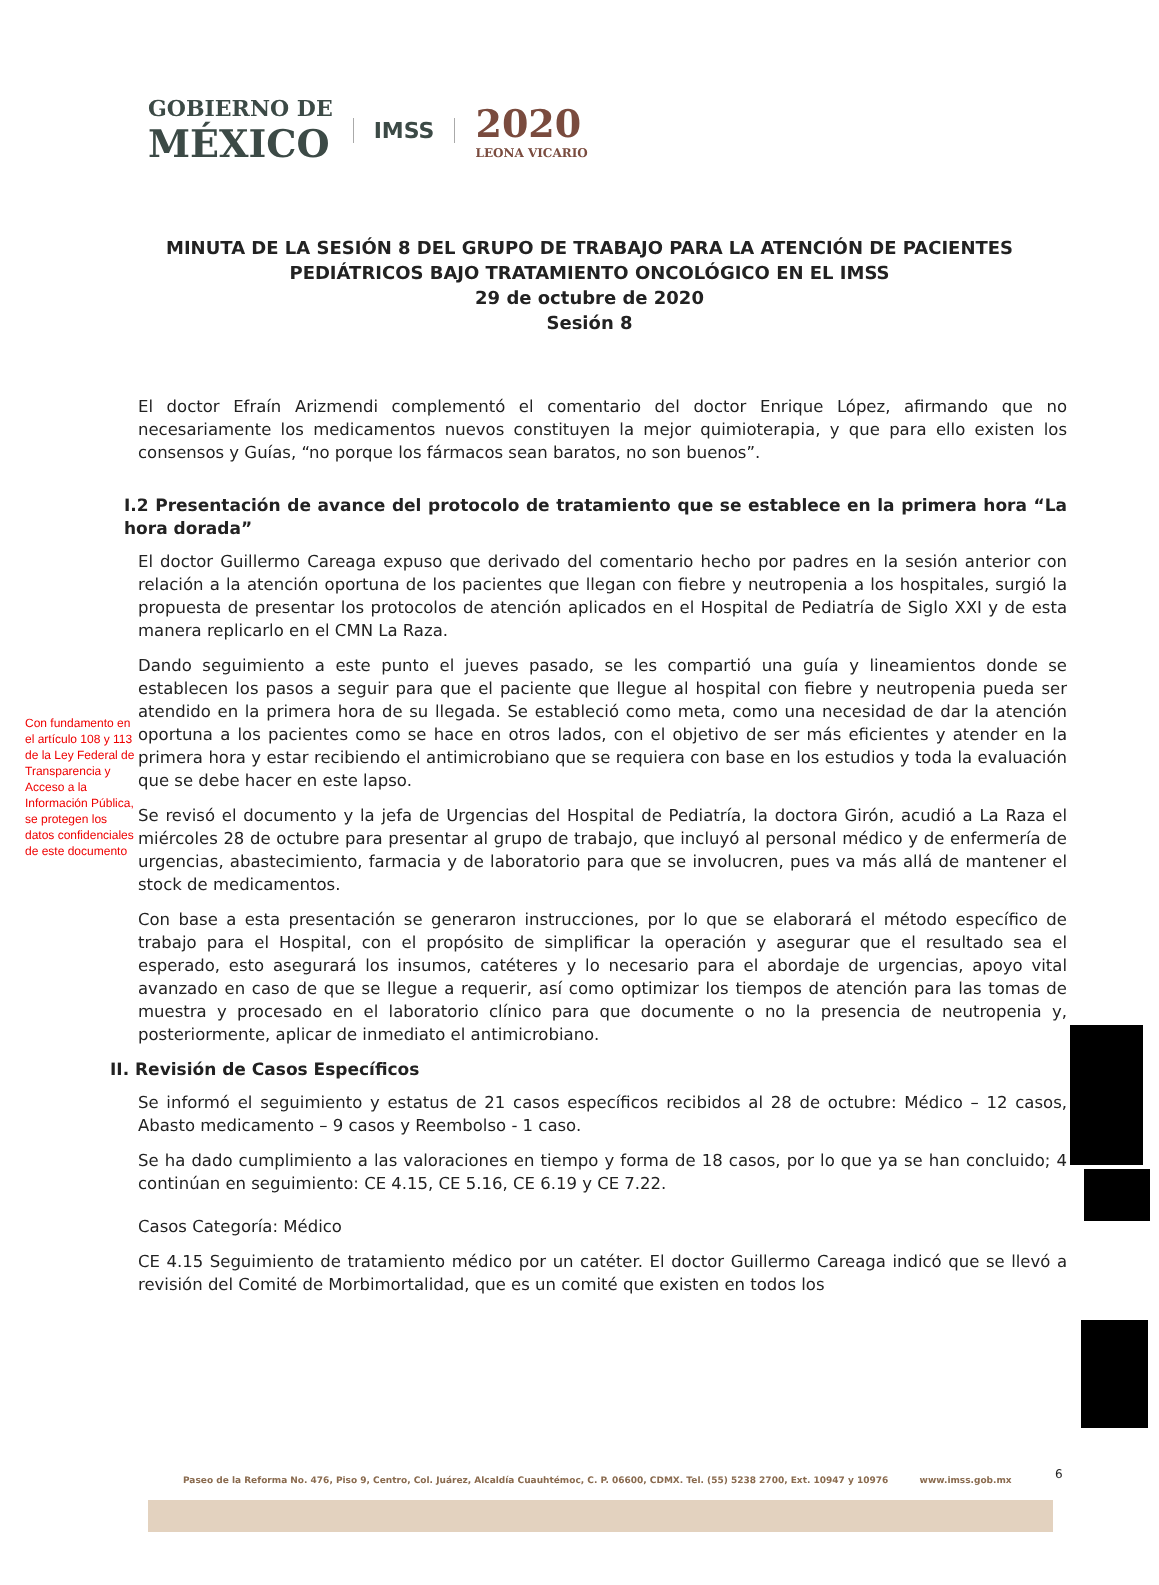GOBIERNO DE
MÉXICO
IMSS
2020
LEONA VICARIO
MINUTA DE LA SESIÓN 8 DEL GRUPO DE TRABAJO PARA LA ATENCIÓN DE PACIENTES PEDIÁTRICOS BAJO TRATAMIENTO ONCOLÓGICO EN EL IMSS
29 de octubre de 2020
Sesión 8
Con fundamento en el artículo 108 y 113 de la Ley Federal de Transparencia y Acceso a la Información Pública, se protegen los datos confidenciales de este documento
El doctor Efraín Arizmendi complementó el comentario del doctor Enrique López, afirmando que no necesariamente los medicamentos nuevos constituyen la mejor quimioterapia, y que para ello existen los consensos y Guías, “no porque los fármacos sean baratos, no son buenos”.
I.2 Presentación de avance del protocolo de tratamiento que se establece en la primera hora “La hora dorada”
El doctor Guillermo Careaga expuso que derivado del comentario hecho por padres en la sesión anterior con relación a la atención oportuna de los pacientes que llegan con fiebre y neutropenia a los hospitales, surgió la propuesta de presentar los protocolos de atención aplicados en el Hospital de Pediatría de Siglo XXI y de esta manera replicarlo en el CMN La Raza.
Dando seguimiento a este punto el jueves pasado, se les compartió una guía y lineamientos donde se establecen los pasos a seguir para que el paciente que llegue al hospital con fiebre y neutropenia pueda ser atendido en la primera hora de su llegada. Se estableció como meta, como una necesidad de dar la atención oportuna a los pacientes como se hace en otros lados, con el objetivo de ser más eficientes y atender en la primera hora y estar recibiendo el antimicrobiano que se requiera con base en los estudios y toda la evaluación que se debe hacer en este lapso.
Se revisó el documento y la jefa de Urgencias del Hospital de Pediatría, la doctora Girón, acudió a La Raza el miércoles 28 de octubre para presentar al grupo de trabajo, que incluyó al personal médico y de enfermería de urgencias, abastecimiento, farmacia y de laboratorio para que se involucren, pues va más allá de mantener el stock de medicamentos.
Con base a esta presentación se generaron instrucciones, por lo que se elaborará el método específico de trabajo para el Hospital, con el propósito de simplificar la operación y asegurar que el resultado sea el esperado, esto asegurará los insumos, catéteres y lo necesario para el abordaje de urgencias, apoyo vital avanzado en caso de que se llegue a requerir, así como optimizar los tiempos de atención para las tomas de muestra y procesado en el laboratorio clínico para que documente o no la presencia de neutropenia y, posteriormente, aplicar de inmediato el antimicrobiano.
II. Revisión de Casos Específicos
Se informó el seguimiento y estatus de 21 casos específicos recibidos al 28 de octubre: Médico – 12 casos, Abasto medicamento – 9 casos y Reembolso - 1 caso.
Se ha dado cumplimiento a las valoraciones en tiempo y forma de 18 casos, por lo que ya se han concluido; 4 continúan en seguimiento: CE 4.15, CE 5.16, CE 6.19 y CE 7.22.
Casos Categoría: Médico
CE 4.15 Seguimiento de tratamiento médico por un catéter. El doctor Guillermo Careaga indicó que se llevó a revisión del Comité de Morbimortalidad, que es un comité que existen en todos los
Paseo de la Reforma No. 476, Piso 9, Centro, Col. Juárez, Alcaldía Cuauhtémoc, C. P. 06600, CDMX. Tel. (55) 5238 2700, Ext. 10947 y 10976 www.imss.gob.mx
6